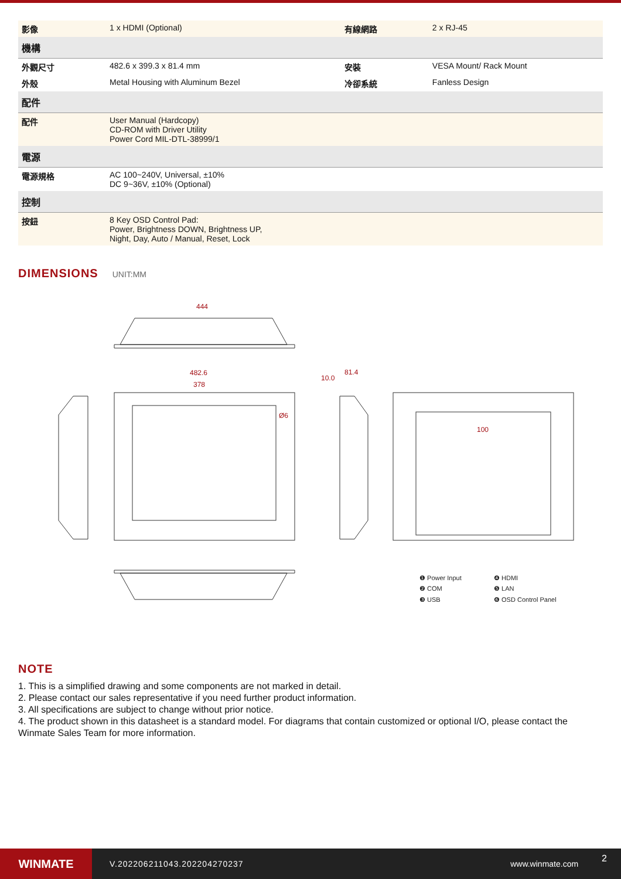| 影像 | 1 x HDMI (Optional) | 有線網路 | 2 x RJ-45 |
| 機構 | | | |
| 外觀尺寸 | 482.6 x 399.3 x 81.4 mm | 安裝 | VESA Mount/ Rack Mount |
| 外殼 | Metal Housing with Aluminum Bezel | 冷卻系統 | Fanless Design |
| 配件 | | | |
| 配件 | User Manual (Hardcopy) CD-ROM with Driver Utility Power Cord MIL-DTL-38999/1 | | |
| 電源 | | | |
| 電源規格 | AC 100~240V, Universal, ±10% DC 9~36V, ±10% (Optional) | | |
| 控制 | | | |
| 按鈕 | 8 Key OSD Control Pad: Power, Brightness DOWN, Brightness UP, Night, Day, Auto / Manual, Reset, Lock | | |
DIMENSIONS
UNIT:MM
444
482.6
378
Ø6
10.0
81.4
100
❶ Power Input
❹ HDMI
❷ COM
❺ LAN
❸ USB
❻ OSD Control Panel
NOTE
1. This is a simplified drawing and some components are not marked in detail.
2. Please contact our sales representative if you need further product information.
3. All specifications are subject to change without prior notice.
4. The product shown in this datasheet is a standard model. For diagrams that contain customized or optional I/O, please contact the Winmate Sales Team for more information.
WINMATE
V.202206211043.202204270237 www.winmate.com
2